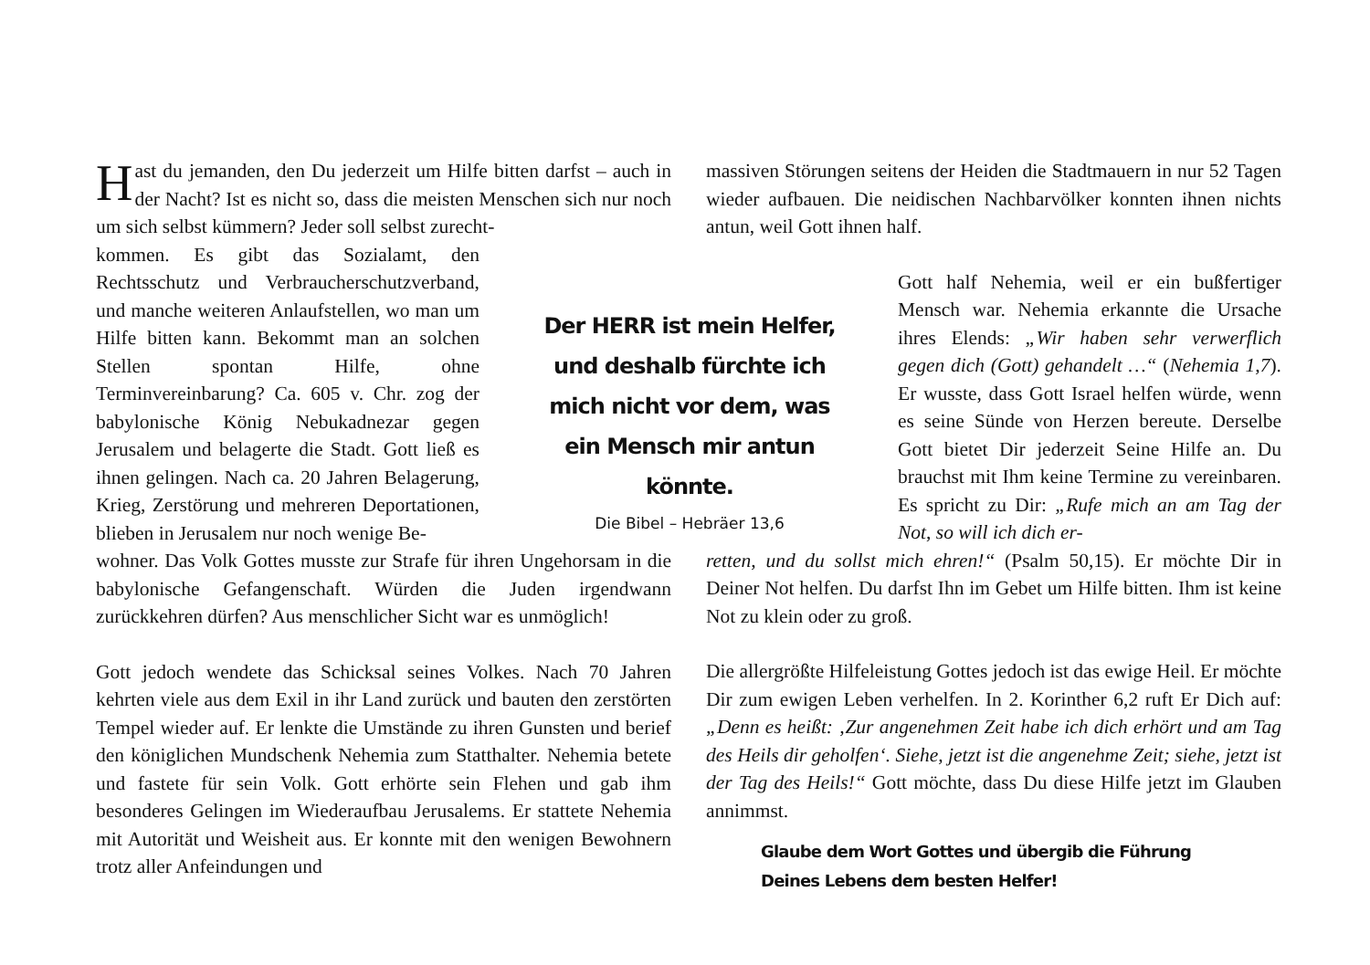Hast du jemanden, den Du jederzeit um Hilfe bitten darfst – auch in der Nacht? Ist es nicht so, dass die meisten Menschen sich nur noch um sich selbst kümmern? Jeder soll selbst zurecht-
kommen. Es gibt das Sozialamt, den Rechtsschutz und Verbraucherschutzverband, und manche weiteren Anlaufstellen, wo man um Hilfe bitten kann. Bekommt man an solchen Stellen spontan Hilfe, ohne Terminvereinbarung? Ca. 605 v. Chr. zog der babylonische König Nebukadnezar gegen Jerusalem und belagerte die Stadt. Gott ließ es ihnen gelingen. Nach ca. 20 Jahren Belagerung, Krieg, Zerstörung und mehreren Deportationen, blieben in Jerusalem nur noch wenige Be-
wohner. Das Volk Gottes musste zur Strafe für ihren Ungehorsam in die babylonische Gefangenschaft. Würden die Juden irgendwann zurückkehren dürfen? Aus menschlicher Sicht war es unmöglich!
Gott jedoch wendete das Schicksal seines Volkes. Nach 70 Jahren kehrten viele aus dem Exil in ihr Land zurück und bauten den zerstörten Tempel wieder auf. Er lenkte die Umstände zu ihren Gunsten und berief den königlichen Mundschenk Nehemia zum Statthalter. Nehemia betete und fastete für sein Volk. Gott erhörte sein Flehen und gab ihm besonderes Gelingen im Wiederaufbau Jerusalems. Er stattete Nehemia mit Autorität und Weisheit aus. Er konnte mit den wenigen Bewohnern trotz aller Anfeindungen und
Der HERR ist mein Helfer, und deshalb fürchte ich mich nicht vor dem, was ein Mensch mir antun könnte.
Die Bibel – Hebräer 13,6
massiven Störungen seitens der Heiden die Stadtmauern in nur 52 Tagen wieder aufbauen. Die neidischen Nachbarvölker konnten ihnen nichts antun, weil Gott ihnen half.
Gott half Nehemia, weil er ein bußfertiger Mensch war. Nehemia erkannte die Ursache ihres Elends: „Wir haben sehr verwerflich gegen dich (Gott) gehandelt …“ (Nehemia 1,7). Er wusste, dass Gott Israel helfen würde, wenn es seine Sünde von Herzen bereute. Derselbe Gott bietet Dir jederzeit Seine Hilfe an. Du brauchst mit Ihm keine Termine zu vereinbaren. Es spricht zu Dir: „Rufe mich an am Tag der Not, so will ich dich er-
retten, und du sollst mich ehren!“ (Psalm 50,15). Er möchte Dir in Deiner Not helfen. Du darfst Ihn im Gebet um Hilfe bitten. Ihm ist keine Not zu klein oder zu groß.
Die allergrößte Hilfeleistung Gottes jedoch ist das ewige Heil. Er möchte Dir zum ewigen Leben verhelfen. In 2. Korinther 6,2 ruft Er Dich auf: „Denn es heißt: ‚Zur angenehmen Zeit habe ich dich erhört und am Tag des Heils dir geholfen‘. Siehe, jetzt ist die angenehme Zeit; siehe, jetzt ist der Tag des Heils!“ Gott möchte, dass Du diese Hilfe jetzt im Glauben annimmst.
Glaube dem Wort Gottes und übergib die Führung
Deines Lebens dem besten Helfer!